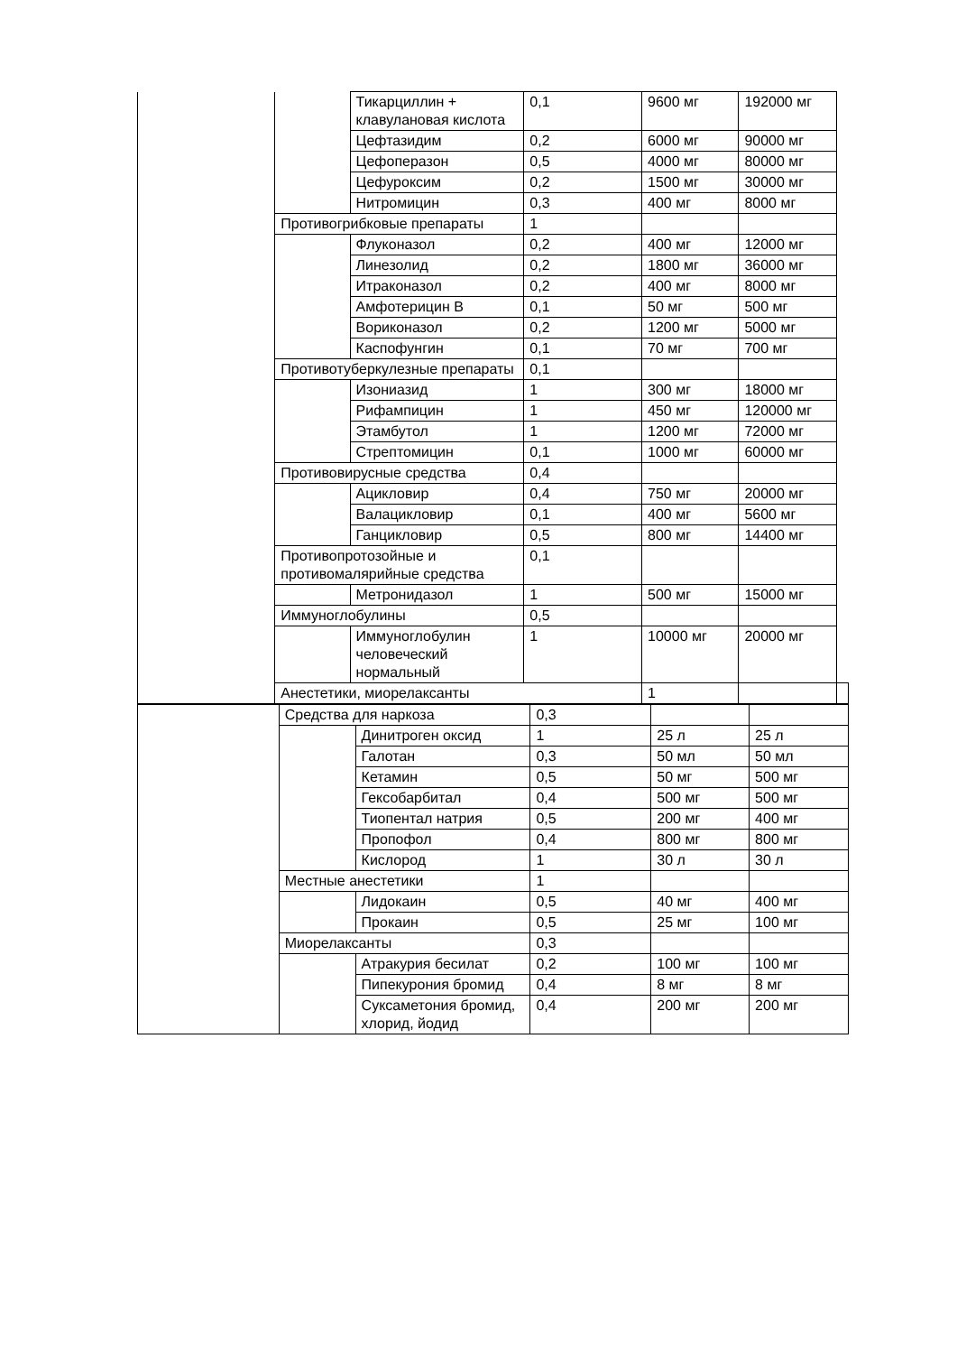| | | Тикарциллин + клавулановая кислота | 0,1 | 9600 мг | 192000 мг | |
| | | Цефтазидим | 0,2 | 6000 мг | 90000 мг | |
| | | Цефоперазон | 0,5 | 4000 мг | 80000 мг | |
| | | Цефуроксим | 0,2 | 1500 мг | 30000 мг | |
| | | Нитромицин | 0,3 | 400 мг | 8000 мг | |
| | Противогрибковые препараты | | 1 | | | |
| | | Флуконазол | 0,2 | 400 мг | 12000 мг | |
| | | Линезолид | 0,2 | 1800 мг | 36000 мг | |
| | | Итраконазол | 0,2 | 400 мг | 8000 мг | |
| | | Амфотерицин В | 0,1 | 50 мг | 500 мг | |
| | | Вориконазол | 0,2 | 1200 мг | 5000 мг | |
| | | Каспофунгин | 0,1 | 70 мг | 700 мг | |
| | Противотуберкулезные препараты | | 0,1 | | | |
| | | Изониазид | 1 | 300 мг | 18000 мг | |
| | | Рифампицин | 1 | 450 мг | 120000 мг | |
| | | Этамбутол | 1 | 1200 мг | 72000 мг | |
| | | Стрептомицин | 0,1 | 1000 мг | 60000 мг | |
| | Противовирусные средства | | 0,4 | | | |
| | | Ацикловир | 0,4 | 750 мг | 20000 мг | |
| | | Валацикловир | 0,1 | 400 мг | 5600 мг | |
| | | Ганцикловир | 0,5 | 800 мг | 14400 мг | |
| | Противопротозойные и противомалярийные средства | | 0,1 | | | |
| | | Метронидазол | 1 | 500 мг | 15000 мг | |
| | Иммуноглобулины | | 0,5 | | | |
| | | Иммуноглобулин человеческий нормальный | 1 | 10000 мг | 20000 мг | |
| | Анестетики, миорелаксанты | | | 1 | | |
| | Средства для наркоза | | 0,3 | | |
| | | Динитроген оксид | 1 | 25 л | 25 л |
| | | Галотан | 0,3 | 50 мл | 50 мл |
| | | Кетамин | 0,5 | 50 мг | 500 мг |
| | | Гексобарбитал | 0,4 | 500 мг | 500 мг |
| | | Тиопентал натрия | 0,5 | 200 мг | 400 мг |
| | | Пропофол | 0,4 | 800 мг | 800 мг |
| | | Кислород | 1 | 30 л | 30 л |
| | Местные анестетики | | 1 | | |
| | | Лидокаин | 0,5 | 40 мг | 400 мг |
| | | Прокаин | 0,5 | 25 мг | 100 мг |
| | Миорелаксанты | | 0,3 | | |
| | | Атракурия бесилат | 0,2 | 100 мг | 100 мг |
| | | Пипекурония бромид | 0,4 | 8 мг | 8 мг |
| | | Суксаметония бромид, хлорид, йодид | 0,4 | 200 мг | 200 мг |